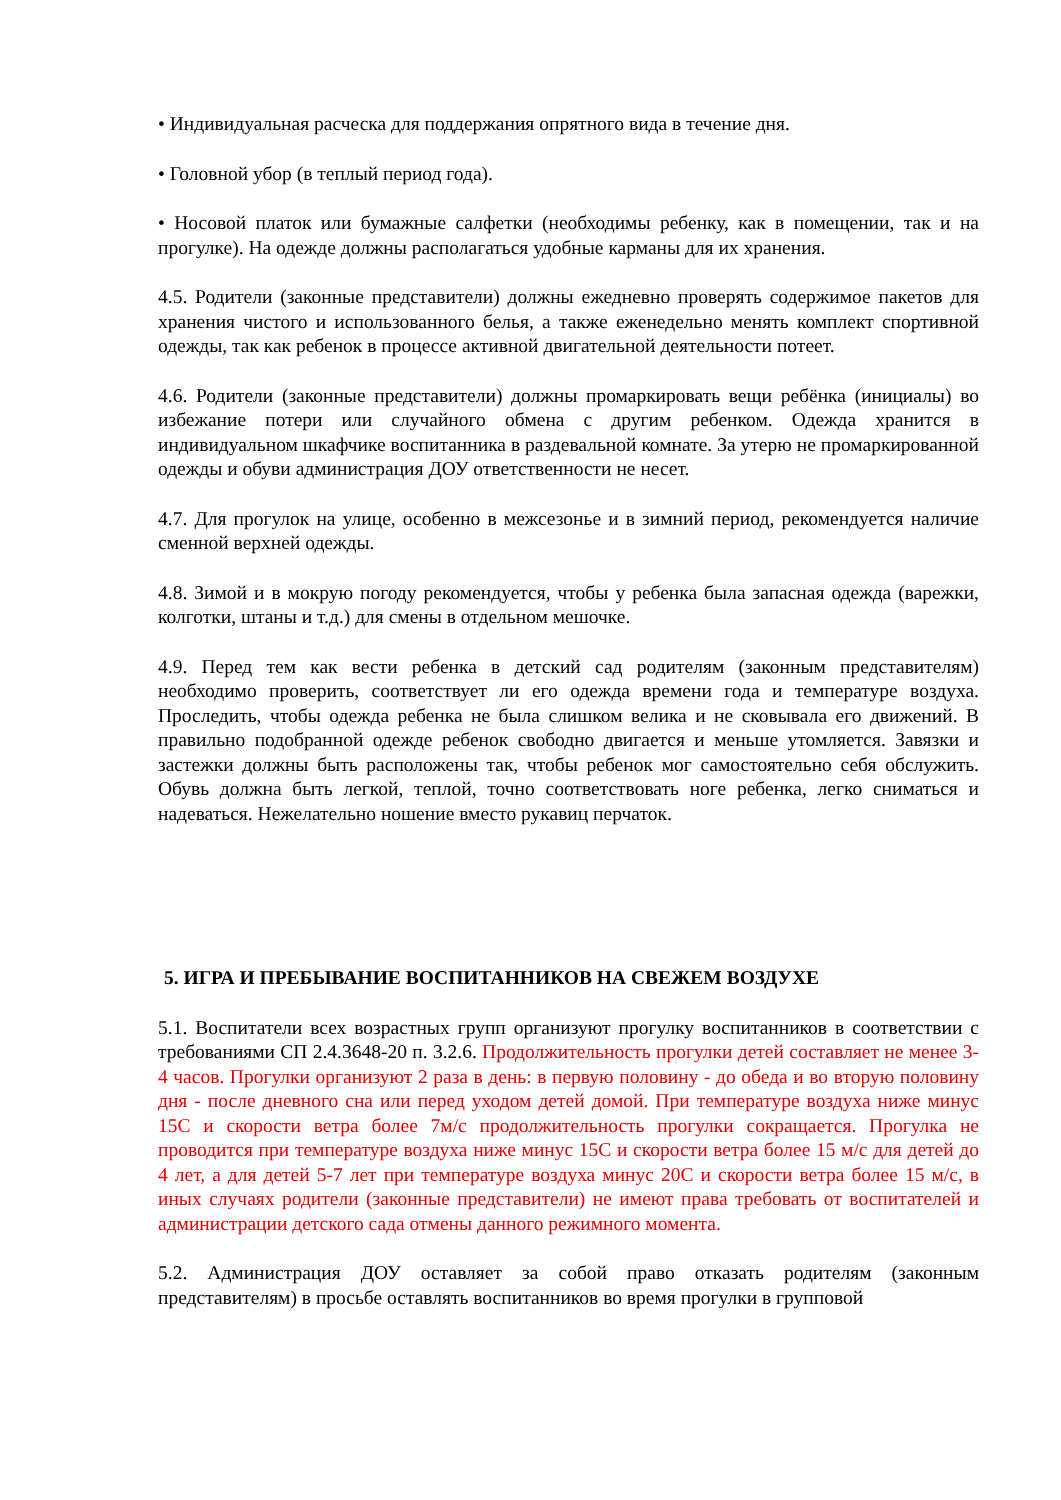• Индивидуальная расческа для поддержания опрятного вида в течение дня.
• Головной убор (в теплый период года).
• Носовой платок или бумажные салфетки (необходимы ребенку, как в помещении, так и на прогулке). На одежде должны располагаться удобные карманы для их хранения.
4.5. Родители (законные представители) должны ежедневно проверять содержимое пакетов для хранения чистого и использованного белья, а также еженедельно менять комплект спортивной одежды, так как ребенок в процессе активной двигательной деятельности потеет.
4.6. Родители (законные представители) должны промаркировать вещи ребёнка (инициалы) во избежание потери или случайного обмена с другим ребенком. Одежда хранится в индивидуальном шкафчике воспитанника в раздевальной комнате. За утерю не промаркированной одежды и обуви администрация ДОУ ответственности не несет.
4.7. Для прогулок на улице, особенно в межсезонье и в зимний период, рекомендуется наличие сменной верхней одежды.
4.8. Зимой и в мокрую погоду рекомендуется, чтобы у ребенка была запасная одежда (варежки, колготки, штаны и т.д.) для смены в отдельном мешочке.
4.9. Перед тем как вести ребенка в детский сад родителям (законным представителям) необходимо проверить, соответствует ли его одежда времени года и температуре воздуха. Проследить, чтобы одежда ребенка не была слишком велика и не сковывала его движений. В правильно подобранной одежде ребенок свободно двигается и меньше утомляется. Завязки и застежки должны быть расположены так, чтобы ребенок мог самостоятельно себя обслужить. Обувь должна быть легкой, теплой, точно соответствовать ноге ребенка, легко сниматься и надеваться. Нежелательно ношение вместо рукавиц перчаток.
5. ИГРА И ПРЕБЫВАНИЕ ВОСПИТАННИКОВ НА СВЕЖЕМ ВОЗДУХЕ
5.1. Воспитатели всех возрастных групп организуют прогулку воспитанников в соответствии с требованиями СП 2.4.3648-20 п. 3.2.6. Продолжительность прогулки детей составляет не менее 3-4 часов. Прогулки организуют 2 раза в день: в первую половину - до обеда и во вторую половину дня - после дневного сна или перед уходом детей домой. При температуре воздуха ниже минус 15С и скорости ветра более 7м/с продолжительность прогулки сокращается. Прогулка не проводится при температуре воздуха ниже минус 15С и скорости ветра более 15 м/с для детей до 4 лет, а для детей 5-7 лет при температуре воздуха минус 20С и скорости ветра более 15 м/с, в иных случаях родители (законные представители) не имеют права требовать от воспитателей и администрации детского сада отмены данного режимного момента.
5.2. Администрация ДОУ оставляет за собой право отказать родителям (законным представителям) в просьбе оставлять воспитанников во время прогулки в групповой